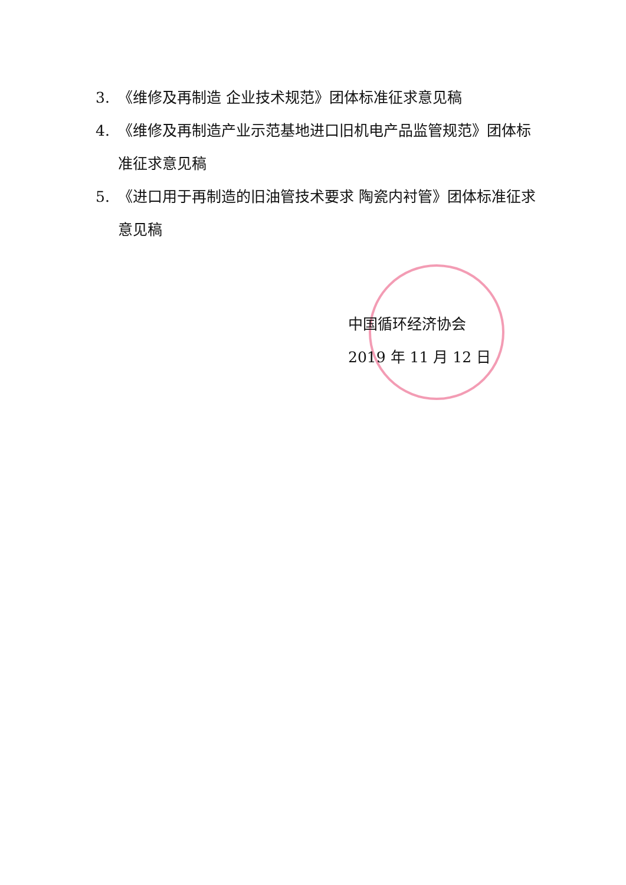3. 《维修及再制造 企业技术规范》团体标准征求意见稿
4. 《维修及再制造产业示范基地进口旧机电产品监管规范》团体标准征求意见稿
5. 《进口用于再制造的旧油管技术要求 陶瓷内衬管》团体标准征求意见稿
中国循环经济协会
2019 年 11 月 12 日